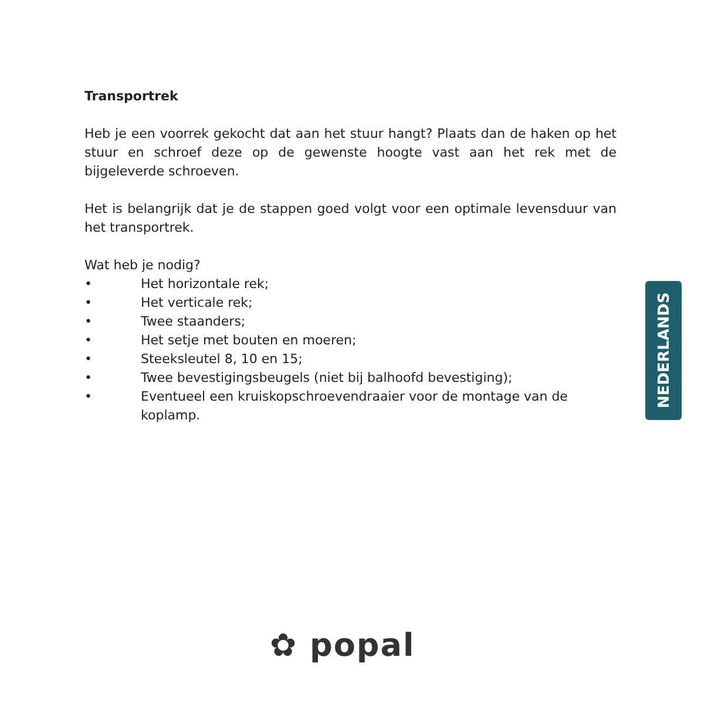Transportrek
Heb je een voorrek gekocht dat aan het stuur hangt? Plaats dan de haken op het stuur en schroef deze op de gewenste hoogte vast aan het rek met de bijgeleverde schroeven.
Het is belangrijk dat je de stappen goed volgt voor een optimale levensduur van het transportrek.
Wat heb je nodig?
• Het horizontale rek;
• Het verticale rek;
• Twee staanders;
• Het setje met bouten en moeren;
• Steeksleutel 8, 10 en 15;
• Twee bevestigingsbeugels (niet bij balhoofd bevestiging);
• Eventueel een kruiskopschroevendraaier voor de montage van de koplamp.
NEDERLANDS
✿ popal